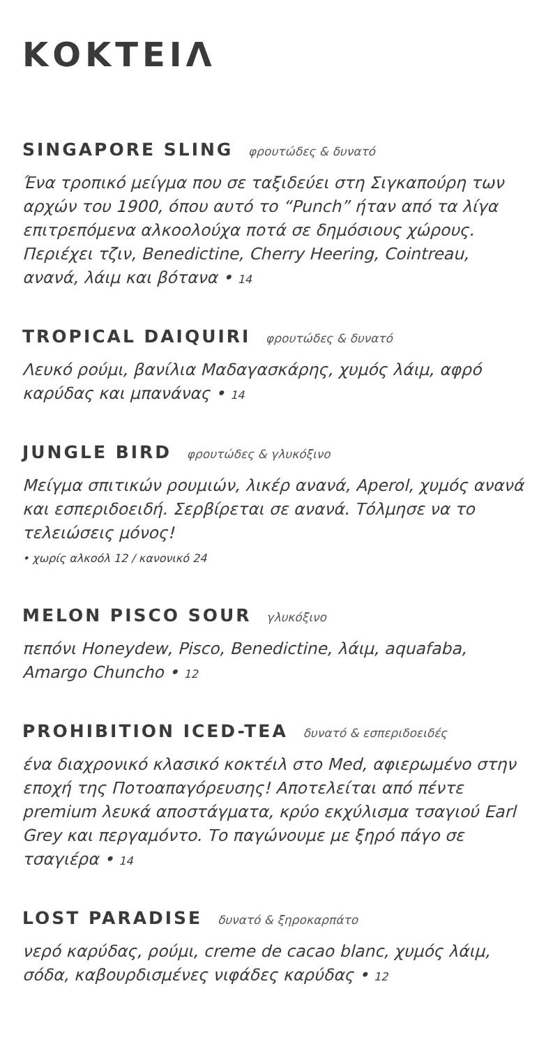ΚΟΚΤΕΙΛ
SINGAPORE SLING φρουτώδες & δυνατό
Ένα τροπικό μείγμα που σε ταξιδεύει στη Σιγκαπούρη των αρχών του 1900, όπου αυτό το “Punch” ήταν από τα λίγα επιτρεπόμενα αλκοολούχα ποτά σε δημόσιους χώρους. Περιέχει τζιν, Benedictine, Cherry Heering, Cointreau, ανανά, λάιμ και βότανα • 14
TROPICAL DAIQUIRI φρουτώδες & δυνατό
Λευκό ρούμι, βανίλια Μαδαγασκάρης, χυμός λάιμ, αφρό καρύδας και μπανάνας • 14
JUNGLE BIRD φρουτώδες & γλυκόξινο
Μείγμα σπιτικών ρουμιών, λικέρ ανανά, Aperol, χυμός ανανά και εσπεριδοειδή. Σερβίρεται σε ανανά. Τόλμησε να το τελειώσεις μόνος!
• χωρίς αλκοόλ 12 / κανονικό 24
MELON PISCO SOUR γλυκόξινο
πεπόνι Honeydew, Pisco, Benedictine, λάιμ, aquafaba, Amargo Chuncho • 12
PROHIBITION ICED-TEA δυνατό & εσπεριδοειδές
ένα διαχρονικό κλασικό κοκτέιλ στο Med, αφιερωμένο στην εποχή της Ποτοαπαγόρευσης! Αποτελείται από πέντε premium λευκά αποστάγματα, κρύο εκχύλισμα τσαγιού Earl Grey και περγαμόντο. Το παγώνουμε με ξηρό πάγο σε τσαγιέρα • 14
LOST PARADISE δυνατό & ξηροκαρπάτο
νερό καρύδας, ρούμι, creme de cacao blanc, χυμός λάιμ, σόδα, καβουρδισμένες νιφάδες καρύδας • 12